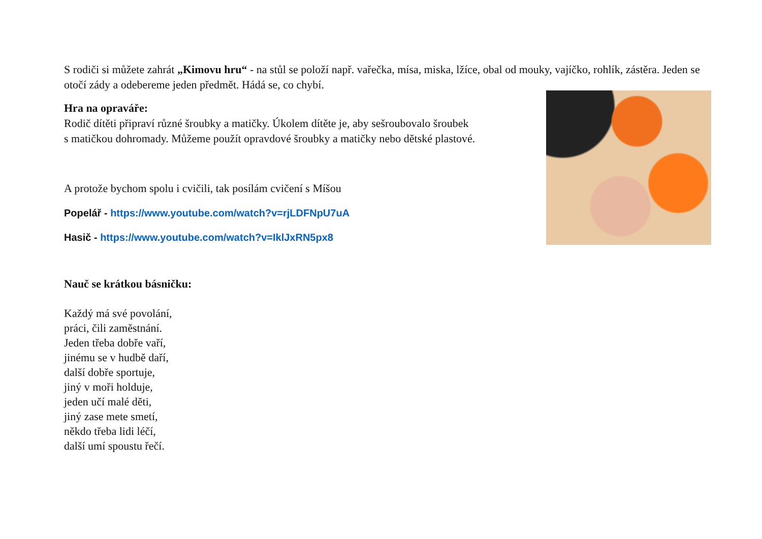S rodiči si můžete zahrát „Kimovu hru“ - na stůl se položí např. vařečka, mísa, miska, lžíce, obal od mouky, vajíčko, rohlík, zástěra. Jeden se otočí zády a odebereme jeden předmět. Hádá se, co chybí.
Hra na opraváře:
Rodič dítěti připraví různé šroubky a matičky. Úkolem dítěte je, aby sešroubovalo šroubek
s matičkou dohromady. Můžeme použít opravdové šroubky a matičky nebo dětské plastové.
A protože bychom spolu i cvičili, tak posílám cvičení s Míšou
Popelář - https://www.youtube.com/watch?v=rjLDFNpU7uA
Hasič - https://www.youtube.com/watch?v=IklJxRN5px8
Nauč se krátkou básničku:
Každý má své povolání,
práci, čili zaměstnání.
Jeden třeba dobře vaří,
jinému se v hudbě daří,
další dobře sportuje,
jiný v moři holduje,
jeden učí malé děti,
jiný zase mete smetí,
někdo třeba lidi léčí,
další umí spoustu řečí.